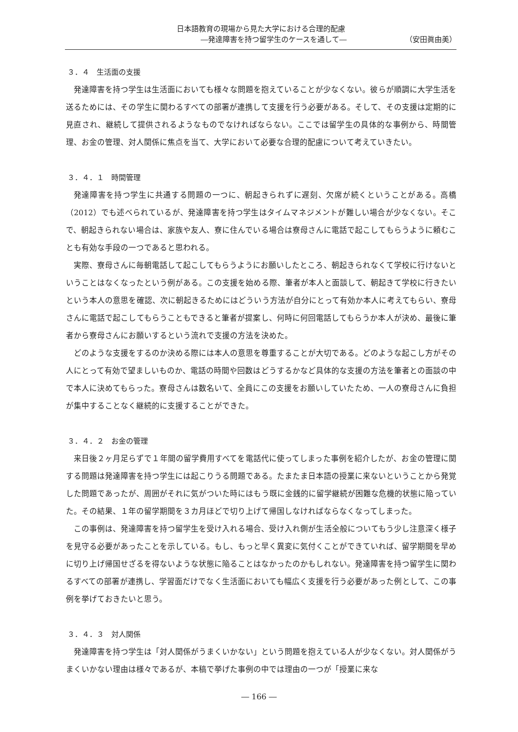日本語教育の現場から見た大学における合理的配慮
―発達障害を持つ留学生のケースを通して― （安田眞由美）
３．４　生活面の支援
発達障害を持つ学生は生活面においても様々な問題を抱えていることが少なくない。彼らが順調に大学生活を送るためには、その学生に関わるすべての部署が連携して支援を行う必要がある。そして、その支援は定期的に見直され、継続して提供されるようなものでなければならない。ここでは留学生の具体的な事例から、時間管理、お金の管理、対人関係に焦点を当て、大学において必要な合理的配慮について考えていきたい。
３．４．１　時間管理
発達障害を持つ学生に共通する問題の一つに、朝起きられずに遅刻、欠席が続くということがある。高橋（2012）でも述べられているが、発達障害を持つ学生はタイムマネジメントが難しい場合が少なくない。そこで、朝起きられない場合は、家族や友人、寮に住んでいる場合は寮母さんに電話で起こしてもらうように頼むことも有効な手段の一つであると思われる。
実際、寮母さんに毎朝電話して起こしてもらうようにお願いしたところ、朝起きられなくて学校に行けないということはなくなったという例がある。この支援を始める際、筆者が本人と面談して、朝起きて学校に行きたいという本人の意思を確認、次に朝起きるためにはどういう方法が自分にとって有効か本人に考えてもらい、寮母さんに電話で起こしてもらうこともできると筆者が提案し、何時に何回電話してもらうか本人が決め、最後に筆者から寮母さんにお願いするという流れで支援の方法を決めた。
どのような支援をするのか決める際には本人の意思を尊重することが大切である。どのような起こし方がその人にとって有効で望ましいものか、電話の時間や回数はどうするかなど具体的な支援の方法を筆者との面談の中で本人に決めてもらった。寮母さんは数名いて、全員にこの支援をお願いしていたため、一人の寮母さんに負担が集中することなく継続的に支援することができた。
３．４．２　お金の管理
来日後２ヶ月足らずで１年間の留学費用すべてを電話代に使ってしまった事例を紹介したが、お金の管理に関する問題は発達障害を持つ学生には起こりうる問題である。たまたま日本語の授業に来ないということから発覚した問題であったが、周囲がそれに気がついた時にはもう既に金銭的に留学継続が困難な危機的状態に陥っていた。その結果、１年の留学期間を３カ月ほどで切り上げて帰国しなければならなくなってしまった。
この事例は、発達障害を持つ留学生を受け入れる場合、受け入れ側が生活全般についてもう少し注意深く様子を見守る必要があったことを示している。もし、もっと早く異変に気付くことができていれば、留学期間を早めに切り上げ帰国せざるを得ないような状態に陥ることはなかったのかもしれない。発達障害を持つ留学生に関わるすべての部署が連携し、学習面だけでなく生活面においても幅広く支援を行う必要があった例として、この事例を挙げておきたいと思う。
３．４．３　対人関係
発達障害を持つ学生は「対人関係がうまくいかない」という問題を抱えている人が少なくない。対人関係がうまくいかない理由は様々であるが、本稿で挙げた事例の中では理由の一つが「授業に来な
― 166 ―